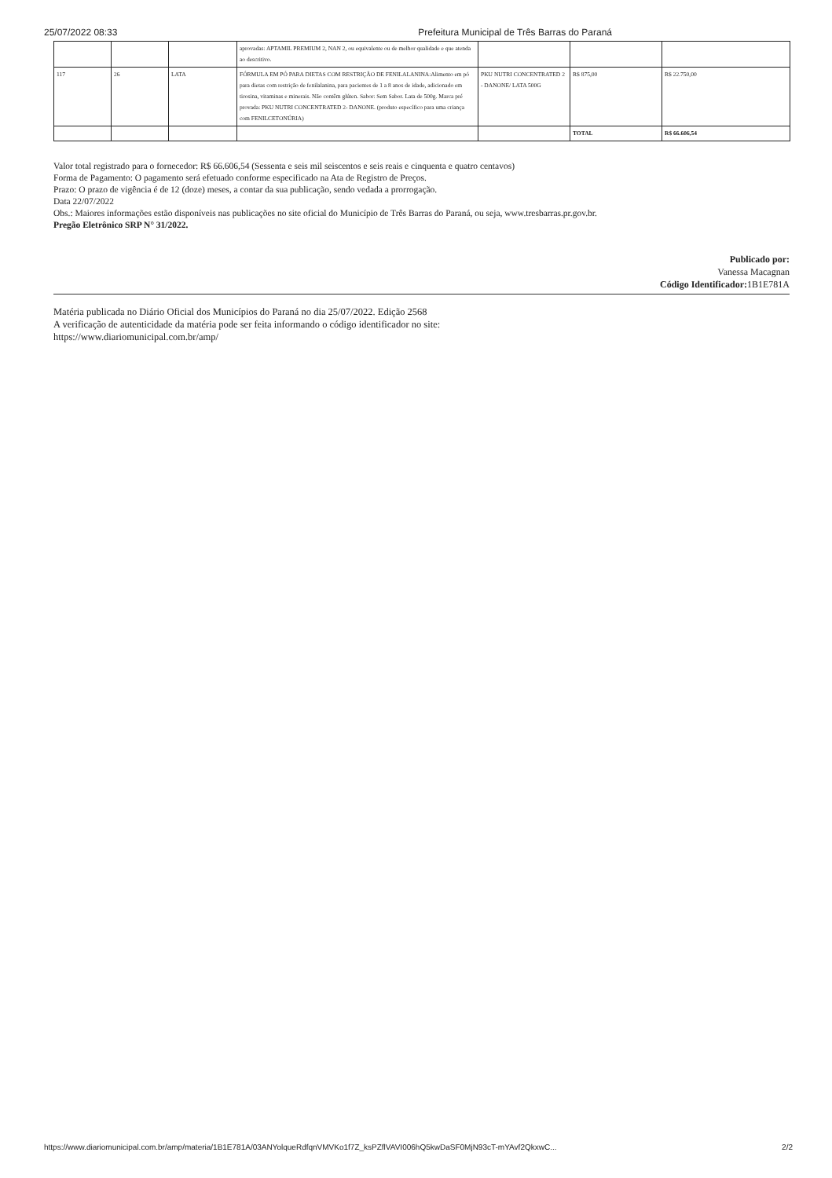25/07/2022 08:33 Prefeitura Municipal de Três Barras do Paraná
| | | | aprovadas: APTAMIL PREMIUM 2, NAN 2, ou equivalente ou de melhor qualidade e que atenda ao descritivo. | | | |
| 117 | 26 | LATA | FÓRMULA EM PÓ PARA DIETAS COM RESTRIÇÃO DE FENILALANINA:Alimento em pó para dietas com restrição de fenilalanina, para pacientes de 1 a 8 anos de idade, adicionado em tirosina, vitaminas e minerais. Não contêm glúten. Sabor: Sem Sabor. Lata de 500g. Marca pré provada: PKU NUTRI CONCENTRATED 2- DANONE. (produto específico para uma criança com FENILCETONÚRIA) | PKU NUTRI CONCENTRATED 2 - DANONE/ LATA 500G | R$ 875,00 | R$ 22.750,00 |
| | | | | | TOTAL | R$ 66.606,54 |
Valor total registrado para o fornecedor: R$ 66.606,54 (Sessenta e seis mil seiscentos e seis reais e cinquenta e quatro centavos)
Forma de Pagamento: O pagamento será efetuado conforme especificado na Ata de Registro de Preços.
Prazo: O prazo de vigência é de 12 (doze) meses, a contar da sua publicação, sendo vedada a prorrogação.
Data 22/07/2022
Obs.: Maiores informações estão disponíveis nas publicações no site oficial do Município de Três Barras do Paraná, ou seja, www.tresbarras.pr.gov.br.
Pregão Eletrônico SRP N° 31/2022.
Publicado por:
Vanessa Macagnan
Código Identificador: 1B1E781A
Matéria publicada no Diário Oficial dos Municípios do Paraná no dia 25/07/2022. Edição 2568
A verificação de autenticidade da matéria pode ser feita informando o código identificador no site:
https://www.diariomunicipal.com.br/amp/
https://www.diariomunicipal.com.br/amp/materia/1B1E781A/03ANYolqueRdfqnVMVKo1f7Z_ksPZflVAVI006hQ5kwDaSF0MjN93cT-mYAvf2QkxwC... 2/2